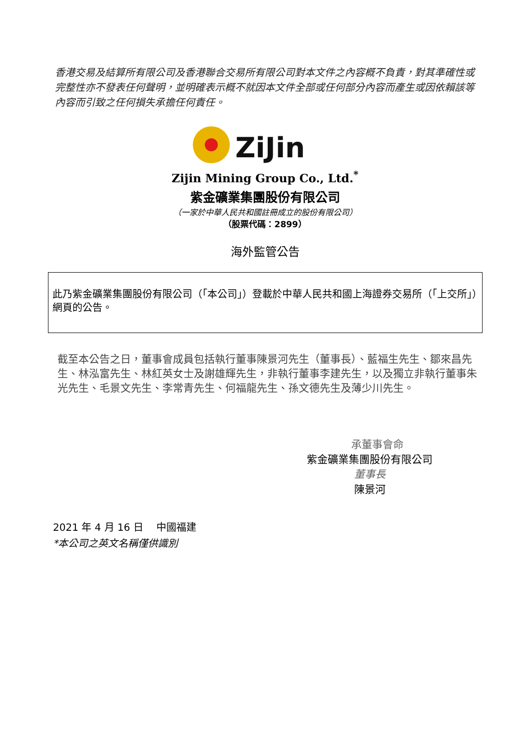香港交易及結算所有限公司及香港聯合交易所有限公司對本文件之內容概不負責，對其準確性或完整性亦不發表任何聲明，並明確表示概不就因本文件全部或任何部分內容而產生或因依賴該等內容而引致之任何損失承擔任何責任。
ZiJin
Zijin Mining Group Co., Ltd.<sup>*</sup>
紫金礦業集團股份有限公司
（一家於中華人民共和國註冊成立的股份有限公司）
（股票代碼：2899）
海外監管公告
此乃紫金礦業集團股份有限公司（「本公司」）登載於中華人民共和國上海證券交易所（「上交所」）網頁的公告。
截至本公告之日，董事會成員包括執行董事陳景河先生（董事長）、藍福生先生、鄒來昌先生、林泓富先生、林紅英女士及謝雄輝先生，非執行董事李建先生，以及獨立非執行董事朱光先生、毛景文先生、李常青先生、何福龍先生、孫文德先生及薄少川先生。
承董事會命
紫金礦業集團股份有限公司
董事長
陳景河
2021 年 4 月 16 日　 中國福建
*本公司之英文名稱僅供識別